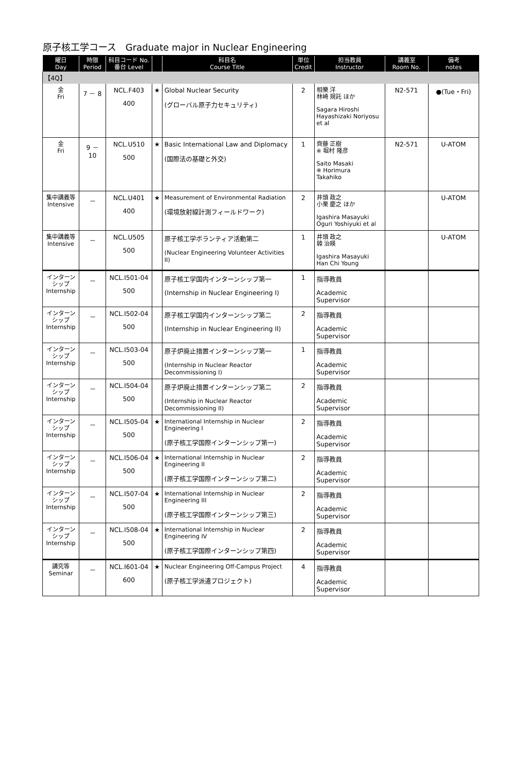原子核工学コース　Graduate major in Nuclear Engineering
| 曜日 Day | 時限 Period | 科目コード No. 番台 Level | | 科目名 Course Title | 単位 Credit | 担当教員 Instructor | 講義室 Room No. | 備考 notes |
| --- | --- | --- | --- | --- | --- | --- | --- | --- |
| 【4Q】 | | | | | | | | |
| 金 Fri | 7 － 8 | NCL.F403 400 | ★ | Global Nuclear Security (グローバル原子力セキュリティ) | 2 | 相樂 洋 林崎 規託 ほか Sagara Hiroshi Hayashizaki Noriyosu et al | N2-571 | ●(Tue・Fri) |
| 金 Fri | 9 － 10 | NCL.U510 500 | ★ | Basic International Law and Diplomacy (国際法の基礎と外交) | 1 | 齊藤 正樹 ※ 堀村 隆彦 Saito Masaki ※ Horimura Takahiko | N2-571 | U-ATOM |
| 集中講義等 Intensive | － | NCL.U401 400 | ★ | Measurement of Environmental Radiation (環境放射線計測フィールドワーク) | 2 | 井頭 政之 小栗 慶之 ほか Igashira Masayuki Oguri Yoshiyuki et al | | U-ATOM |
| 集中講義等 Intensive | － | NCL.U505 500 | | 原子核工学ボランティア活動第二 (Nuclear Engineering Volunteer Activities II) | 1 | 井頭 政之 韓 治暎 Igashira Masayuki Han Chi Young | | U-ATOM |
| インターンシップ Internship | － | NCL.I501-04 500 | | 原子核工学国内インターンシップ第一 (Internship in Nuclear Engineering I) | 1 | 指導教員 Academic Supervisor | | |
| インターンシップ Internship | － | NCL.I502-04 500 | | 原子核工学国内インターンシップ第二 (Internship in Nuclear Engineering II) | 2 | 指導教員 Academic Supervisor | | |
| インターンシップ Internship | － | NCL.I503-04 500 | | 原子炉廃止措置インターンシップ第一 (Internship in Nuclear Reactor Decommissioning I) | 1 | 指導教員 Academic Supervisor | | |
| インターンシップ Internship | － | NCL.I504-04 500 | | 原子炉廃止措置インターンシップ第二 (Internship in Nuclear Reactor Decommissioning II) | 2 | 指導教員 Academic Supervisor | | |
| インターンシップ Internship | － | NCL.I505-04 500 | ★ | International Internship in Nuclear Engineering I (原子核工学国際インターンシップ第一) | 2 | 指導教員 Academic Supervisor | | |
| インターンシップ Internship | － | NCL.I506-04 500 | ★ | International Internship in Nuclear Engineering II (原子核工学国際インターンシップ第二) | 2 | 指導教員 Academic Supervisor | | |
| インターンシップ Internship | － | NCL.I507-04 500 | ★ | International Internship in Nuclear Engineering III (原子核工学国際インターンシップ第三) | 2 | 指導教員 Academic Supervisor | | |
| インターンシップ Internship | － | NCL.I508-04 500 | ★ | International Internship in Nuclear Engineering IV (原子核工学国際インターンシップ第四) | 2 | 指導教員 Academic Supervisor | | |
| 講究等 Seminar | － | NCL.I601-04 600 | ★ | Nuclear Engineering Off-Campus Project (原子核工学派遣プロジェクト) | 4 | 指導教員 Academic Supervisor | | |